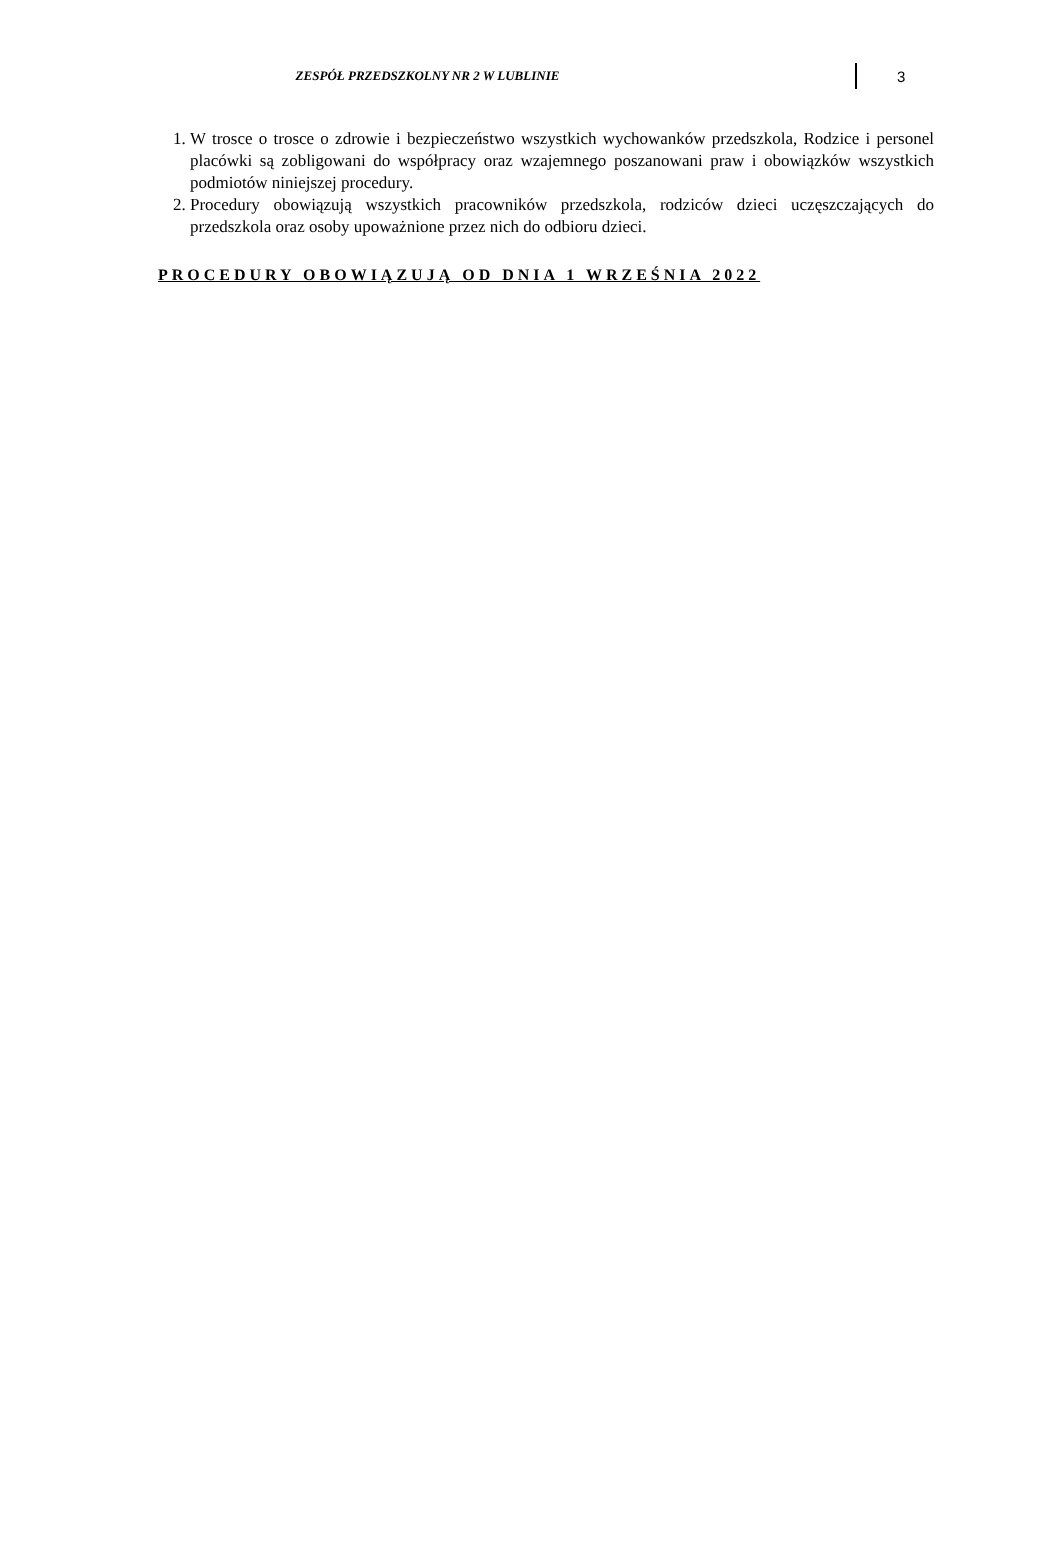ZESPÓŁ PRZEDSZKOLNY NR 2 W LUBLINIE
3
1. W trosce o trosce o zdrowie i bezpieczeństwo wszystkich wychowanków przedszkola, Rodzice i personel placówki są zobligowani do współpracy oraz wzajemnego poszanowani praw i obowiązków wszystkich podmiotów niniejszej procedury.
2. Procedury obowiązują wszystkich pracowników przedszkola, rodziców dzieci uczęszczających do przedszkola oraz osoby upoważnione przez nich do odbioru dzieci.
PROCEDURY OBOWIĄZUJĄ OD DNIA 1 WRZEŚNIA 2022